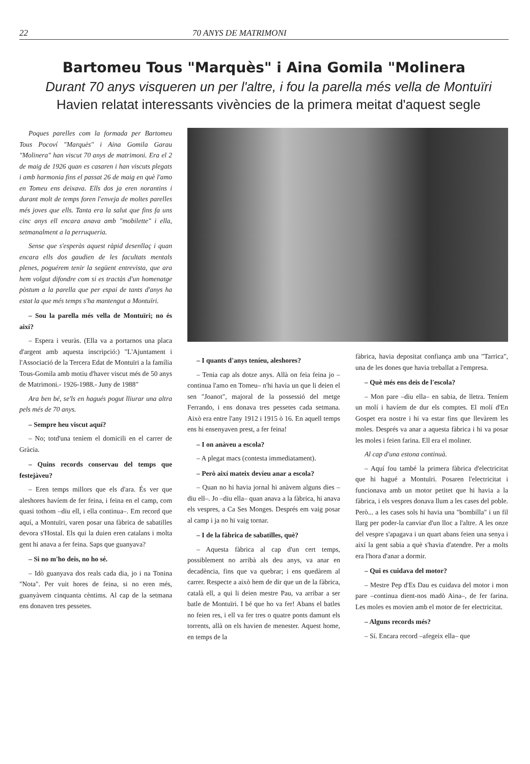22 70 ANYS DE MATRIMONI
Bartomeu Tous "Marquès" i Aina Gomila "Molinera
Durant 70 anys visqueren un per l'altre, i fou la parella més vella de Montuïri
Havien relatat interessants vivències de la primera meitat d'aquest segle
Poques parelles com la formada per Bartomeu Tous Pocoví "Marquès" i Aina Gomila Garau "Molinera" han viscut 70 anys de matrimoni. Era el 2 de maig de 1926 quan es casaren i han viscuts plegats i amb harmonia fins el passat 26 de maig en què l'amo en Tomeu ens deixava. Ells dos ja eren norantins i durant molt de temps foren l'enveja de moltes parelles més joves que ells. Tanta era la salut que fins fa uns cinc anys ell encara anava amb "mobilette" i ella, setmanalment a la perruqueria.
Sense que s'esperàs aquest ràpid desenllaç i quan encara ells dos gaudien de les facultats mentals plenes, poguérem tenir la següent entrevista, que ara hem volgut difondre com si es tractàs d'un homenatge pòstum a la parella que per espai de tants d'anys ha estat la que més temps s'ha mantengut a Montuïri.
– Sou la parella més vella de Montuïri; no és així?
– Espera i veuràs. (Ella va a portarnos una placa d'argent amb aquesta inscripció:) "L'Ajuntament i l'Associació de la Tercera Edat de Montuïri a la família Tous-Gomila amb motiu d'haver viscut més de 50 anys de Matrimoni.- 1926-1988.- Juny de 1988"
Ara ben bé, se'ls en hagués pogut lliurar una altra pels més de 70 anys.
– Sempre heu viscut aquí?
– No; totd'una teníem el domicili en el carrer de Gràcia.
– Quins records conservau del temps que festejàveu?
– Eren temps millors que els d'ara. És ver que aleshores havíem de fer feina, i feina en el camp, com quasi tothom –diu ell, i ella continua–. Em record que aquí, a Montuïri, varen posar una fàbrica de sabatilles devora s'Hostal. Els qui la duien eren catalans i molta gent hi anava a fer feina. Saps que guanyava?
– Si no m'ho deis, no ho sé.
– Idò guanyava dos reals cada dia, jo i na Tonina "Nota". Per vuit hores de feina, si no eren més, guanyàvem cinquanta cèntims. Al cap de la setmana ens donaven tres pessetes.
– I quants d'anys teníeu, aleshores?
– Tenia cap als dotze anys. Allà on feia feina jo –continua l'amo en Tomeu– n'hi havia un que li deien el sen "Joanot", majoral de la possessió del metge Ferrando, i ens donava tres pessetes cada setmana. Això era entre l'any 1912 i 1915 ò 16. En aquell temps ens hi ensenyaven prest, a fer feina!
– I on anàveu a escola?
– A plegat macs (contesta immediatament).
– Però així mateix devíeu anar a escola?
– Quan no hi havia jornal hi anàvem alguns dies –diu ell–. Jo –diu ella– quan anava a la fàbrica, hi anava els vespres, a Ca Ses Monges. Després em vaig posar al camp i ja no hi vaig tornar.
– I de la fàbrica de sabatilles, què?
– Aquesta fàbrica al cap d'un cert temps, possiblement no arribà als deu anys, va anar en decadència, fins que va quebrar; i ens quedàrem al carrer. Respecte a això hem de dir que un de la fàbrica, català ell, a qui li deien mestre Pau, va arribar a ser batle de Montuïri. I bé que ho va fer! Abans el batles no feien res, i ell va fer tres o quatre ponts damunt els torrents, allà on els havien de menester. Aquest home, en temps de la
fàbrica, havia depositat confiança amb una "Tarrica", una de les dones que havia treballat a l'empresa.
– Què més ens deis de l'escola?
– Mon pare –diu ella– en sabia, de lletra. Teníem un molí i havíem de dur els comptes. El molí d'En Gospet era nostre i hi va estar fins que llevàrem les moles. Després va anar a aquesta fàbrica i hi va posar les moles i feien farina. Ell era el moliner.
Al cap d'una estona continuà.
– Aquí fou també la primera fàbrica d'electricitat que hi hagué a Montuïri. Posaren l'electricitat i funcionava amb un motor petitet que hi havia a la fàbrica, i els vespres donava llum a les cases del poble. Però... a les cases sols hi havia una "bombilla" i un fil llarg per poder-la canviar d'un lloc a l'altre. A les onze del vespre s'apagava i un quart abans feien una senya i així la gent sabia a què s'havia d'atendre. Per a molts era l'hora d'anar a dormir.
– Qui es cuidava del motor?
– Mestre Pep d'Es Dau es cuidava del motor i mon pare –continua dient-nos madò Aina–, de fer farina. Les moles es movien amb el motor de fer electricitat.
– Alguns records més?
– Sí. Encara record –afegeix ella– que